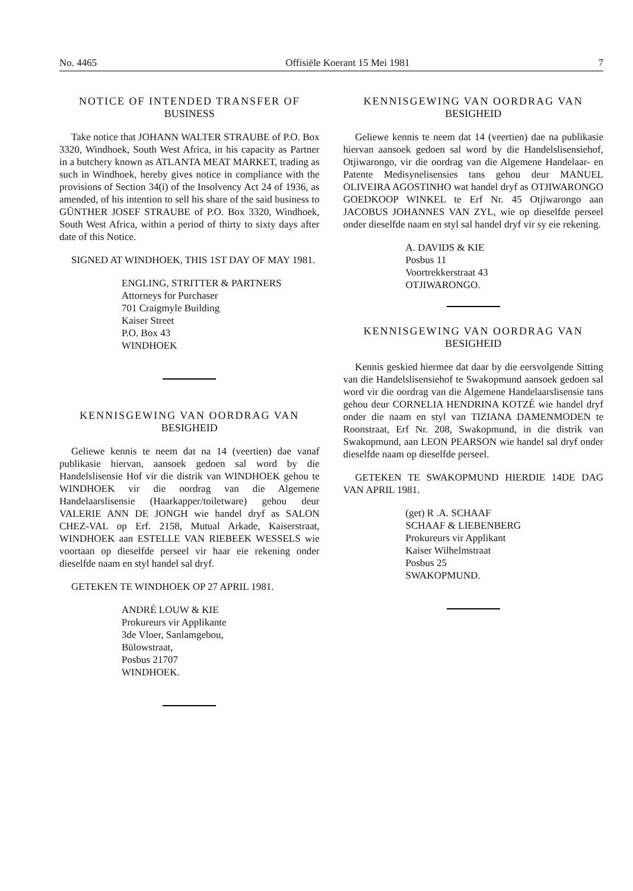No. 4465 Offisiële Koerant 15 Mei 1981 7
NOTICE OF INTENDED TRANSFER OF
BUSINESS
Take notice that JOHANN WALTER STRAUBE of P.O. Box 3320, Windhoek, South West Africa, in his capacity as Partner in a butchery known as ATLANTA MEAT MARKET, trading as such in Windhoek, hereby gives notice in compliance with the provisions of Section 34(i) of the Insolvency Act 24 of 1936, as amended, of his intention to sell his share of the said business to GÜNTHER JOSEF STRAUBE of P.O. Box 3320, Windhoek, South West Africa, within a period of thirty to sixty days after date of this Notice.
SIGNED AT WINDHOEK, THIS 1ST DAY OF MAY 1981.
ENGLING, STRITTER & PARTNERS
Attorneys for Purchaser
701 Craigmyle Building
Kaiser Street
P.O. Box 43
WINDHOEK
KENNISGEWING VAN OORDRAG VAN
BESIGHEID
Geliewe kennis te neem dat na 14 (veertien) dae vanaf publikasie hiervan, aansoek gedoen sal word by die Handelslisensie Hof vir die distrik van WINDHOEK gehou te WINDHOEK vir die oordrag van die Algemene Handelaarslisensie (Haarkapper/toiletware) gehou deur VALERIE ANN DE JONGH wie handel dryf as SALON CHEZ-VAL op Erf. 2158, Mutual Arkade, Kaiserstraat, WINDHOEK aan ESTELLE VAN RIEBEEK WESSELS wie voortaan op dieselfde perseel vir haar eie rekening onder dieselfde naam en styl handel sal dryf.
GETEKEN TE WINDHOEK OP 27 APRIL 1981.
ANDRÉ LOUW & KIE
Prokureurs vir Applikante
3de Vloer, Sanlamgebou,
Bülowstraat,
Posbus 21707
WINDHOEK.
KENNISGEWING VAN OORDRAG VAN
BESIGHEID
Geliewe kennis te neem dat 14 (veertien) dae na publikasie hiervan aansoek gedoen sal word by die Handelslisensiehof, Otjiwarongo, vir die oordrag van die Algemene Handelaar- en Patente Medisynelisensies tans gehou deur MANUEL OLIVEIRA AGOSTINHO wat handel dryf as OTJIWARONGO GOEDKOOP WINKEL te Erf Nr. 45 Otjiwarongo aan JACOBUS JOHANNES VAN ZYL, wie op dieselfde perseel onder dieselfde naam en styl sal handel dryf vir sy eie rekening.
A. DAVIDS & KIE
Posbus 11
Voortrekkerstraat 43
OTJIWARONGO.
KENNISGEWING VAN OORDRAG VAN
BESIGHEID
Kennis geskied hiermee dat daar by die eersvolgende Sitting van die Handelslisensiehof te Swakopmund aansoek gedoen sal word vir die oordrag van die Algemene Handelaarslisensie tans gehou deur CORNELIA HENDRINA KOTZÉ wie handel dryf onder die naam en styl van TIZIANA DAMENMODEN te Roonstraat, Erf Nr. 208, Swakopmund, in die distrik van Swakopmund, aan LEON PEARSON wie handel sal dryf onder dieselfde naam op dieselfde perseel.
GETEKEN TE SWAKOPMUND HIERDIE 14DE DAG VAN APRIL 1981.
(get) R .A. SCHAAF
SCHAAF & LIEBENBERG
Prokureurs vir Applikant
Kaiser Wilhelmstraat
Posbus 25
SWAKOPMUND.